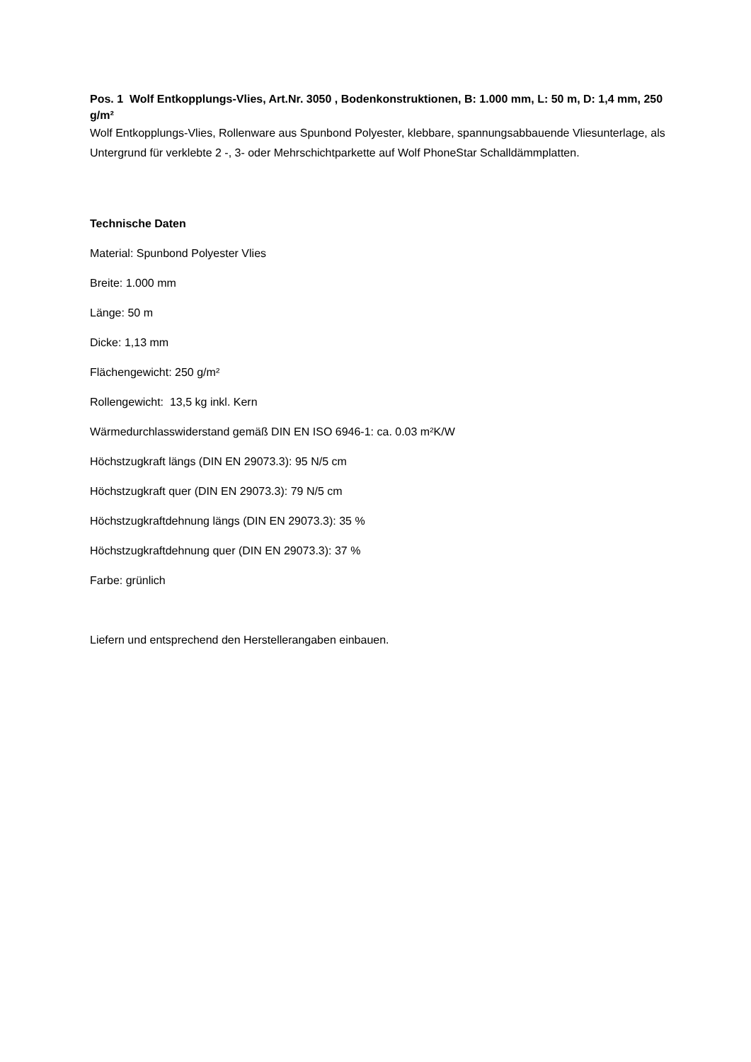Pos. 1 Wolf Entkopplungs-Vlies, Art.Nr. 3050 , Bodenkonstruktionen, B: 1.000 mm, L: 50 m, D: 1,4 mm, 250 g/m²
Wolf Entkopplungs-Vlies, Rollenware aus Spunbond Polyester, klebbare, spannungsabbauende Vliesunterlage, als Untergrund für verklebte 2 -, 3- oder Mehrschichtparkette auf Wolf PhoneStar Schalldämmplatten.
Technische Daten
Material: Spunbond Polyester Vlies
Breite: 1.000 mm
Länge: 50 m
Dicke: 1,13 mm
Flächengewicht: 250 g/m²
Rollengewicht: 13,5 kg inkl. Kern
Wärmedurchlasswiderstand gemäß DIN EN ISO 6946-1: ca. 0.03 m²K/W
Höchstzugkraft längs (DIN EN 29073.3): 95 N/5 cm
Höchstzugkraft quer (DIN EN 29073.3): 79 N/5 cm
Höchstzugkraftdehnung längs (DIN EN 29073.3): 35 %
Höchstzugkraftdehnung quer (DIN EN 29073.3): 37 %
Farbe: grünlich
Liefern und entsprechend den Herstellerangaben einbauen.